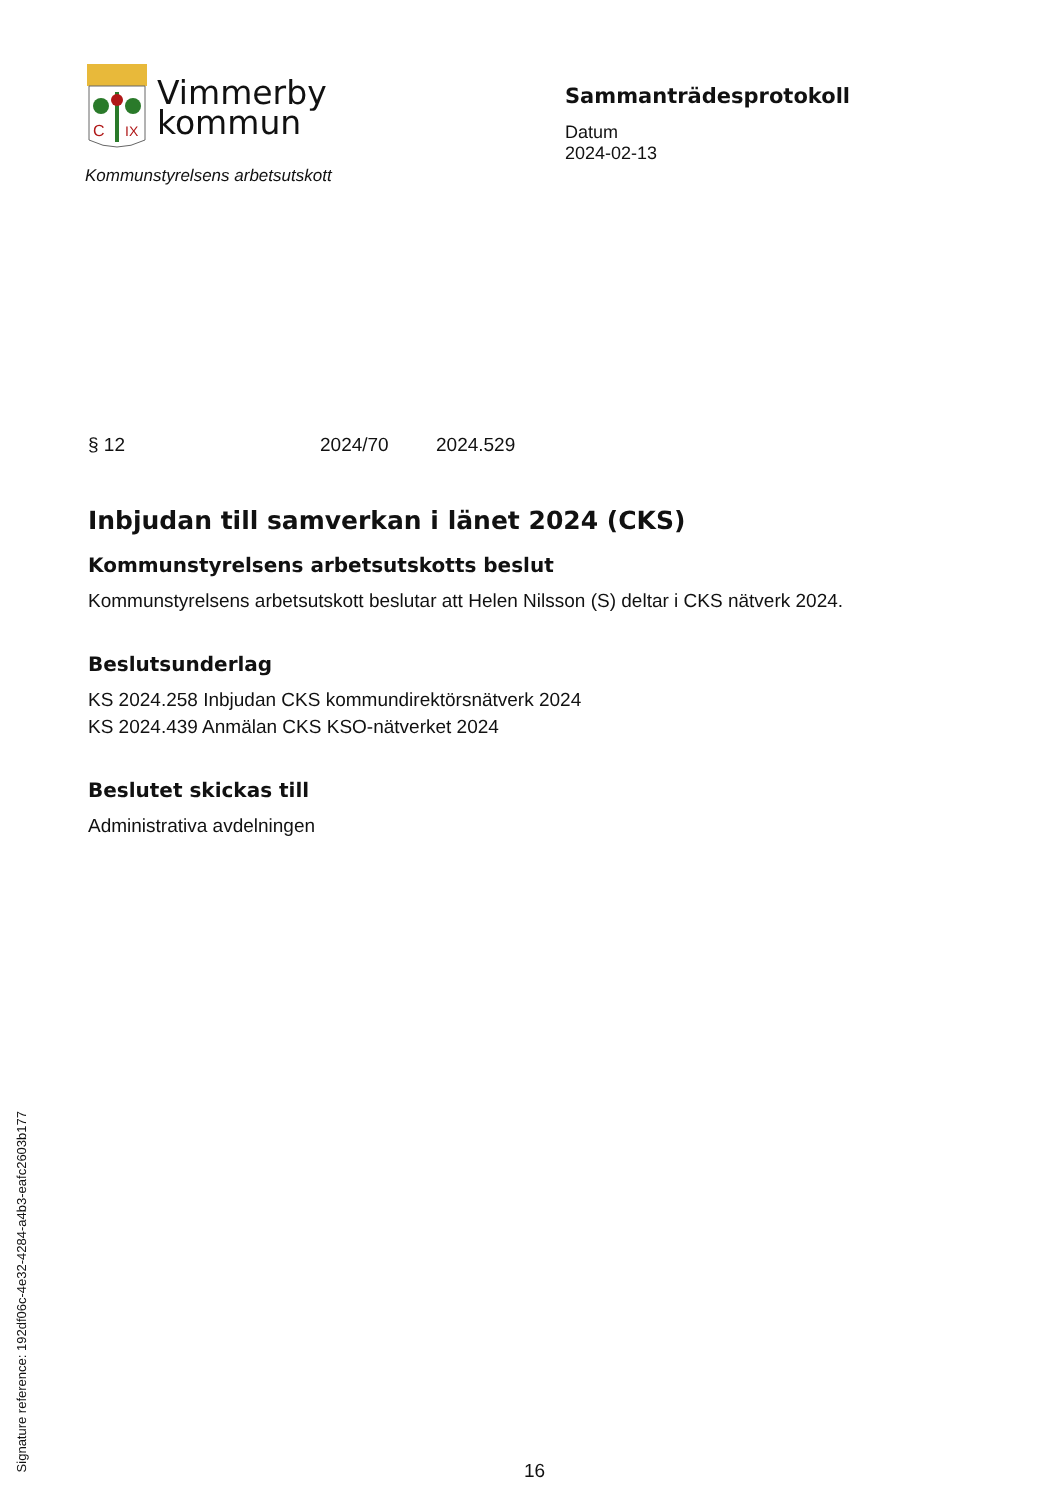C
IX
Vimmerby
kommun
Kommunstyrelsens arbetsutskott
Sammanträdesprotokoll
Datum
2024-02-13
§ 12 2024/70 2024.529
Inbjudan till samverkan i länet 2024 (CKS)
Kommunstyrelsens arbetsutskotts beslut
Kommunstyrelsens arbetsutskott beslutar att Helen Nilsson (S) deltar i CKS nätverk 2024.
Beslutsunderlag
KS 2024.258 Inbjudan CKS kommundirektörsnätverk 2024
KS 2024.439 Anmälan CKS KSO-nätverket 2024
Beslutet skickas till
Administrativa avdelningen
Signature reference: 192df06c-4e32-4284-a4b3-eafc2603b177
16